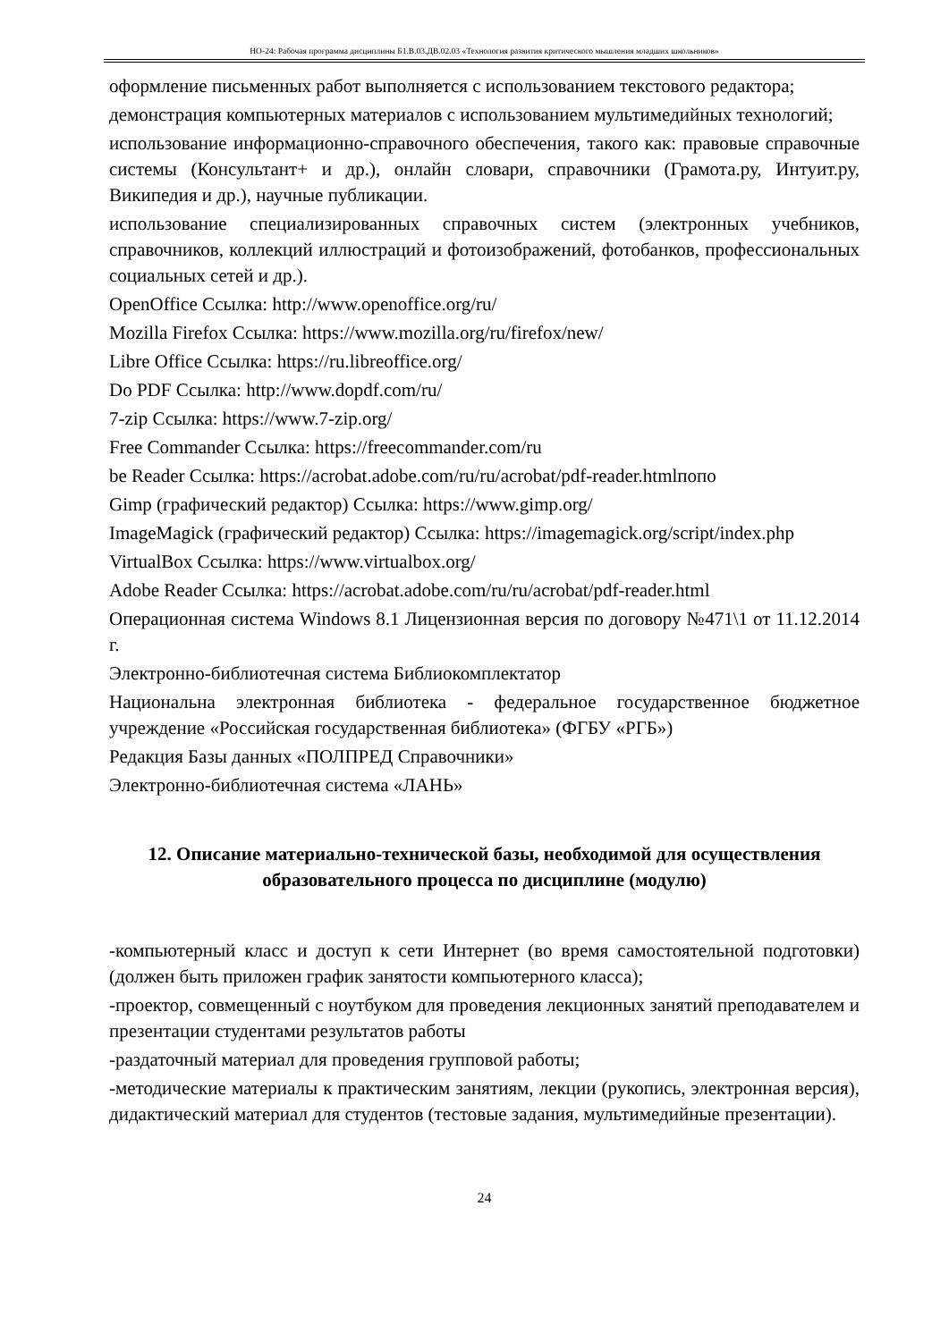НО-24: Рабочая программа дисциплины Б1.В.03.ДВ.02.03 «Технология развития критического мышления младших школьников»
оформление письменных работ выполняется с использованием текстового редактора;
демонстрация компьютерных материалов с использованием мультимедийных технологий;
использование информационно-справочного обеспечения, такого как: правовые справочные системы (Консультант+ и др.), онлайн словари, справочники (Грамота.ру, Интуит.ру, Википедия и др.), научные публикации.
использование специализированных справочных систем (электронных учебников, справочников, коллекций иллюстраций и фотоизображений, фотобанков, профессиональных социальных сетей и др.).
OpenOffice Ссылка: http://www.openoffice.org/ru/
Mozilla Firefox Ссылка: https://www.mozilla.org/ru/firefox/new/
Libre Office Ссылка: https://ru.libreoffice.org/
Do PDF Ссылка: http://www.dopdf.com/ru/
7-zip Ссылка: https://www.7-zip.org/
Free Commander Ссылка: https://freecommander.com/ru
be Reader Ссылка: https://acrobat.adobe.com/ru/ru/acrobat/pdf-reader.htmlпопо
Gimp (графический редактор) Ссылка: https://www.gimp.org/
ImageMagick (графический редактор) Ссылка: https://imagemagick.org/script/index.php
VirtualBox Ссылка: https://www.virtualbox.org/
Adobe Reader Ссылка: https://acrobat.adobe.com/ru/ru/acrobat/pdf-reader.html
Операционная система Windows 8.1 Лицензионная версия по договору №471\1 от 11.12.2014 г.
Электронно-библиотечная система Библиокомплектатор
Национальна электронная библиотека - федеральное государственное бюджетное учреждение «Российская государственная библиотека» (ФГБУ «РГБ»)
Редакция Базы данных «ПОЛПРЕД Справочники»
Электронно-библиотечная система «ЛАНЬ»
12. Описание материально-технической базы, необходимой для осуществления образовательного процесса по дисциплине (модулю)
-компьютерный класс и доступ к сети Интернет (во время самостоятельной подготовки) (должен быть приложен график занятости компьютерного класса);
-проектор, совмещенный с ноутбуком для проведения лекционных занятий преподавателем и презентации студентами результатов работы
-раздаточный материал для проведения групповой работы;
-методические материалы к практическим занятиям, лекции (рукопись, электронная версия), дидактический материал для студентов (тестовые задания, мультимедийные презентации).
24